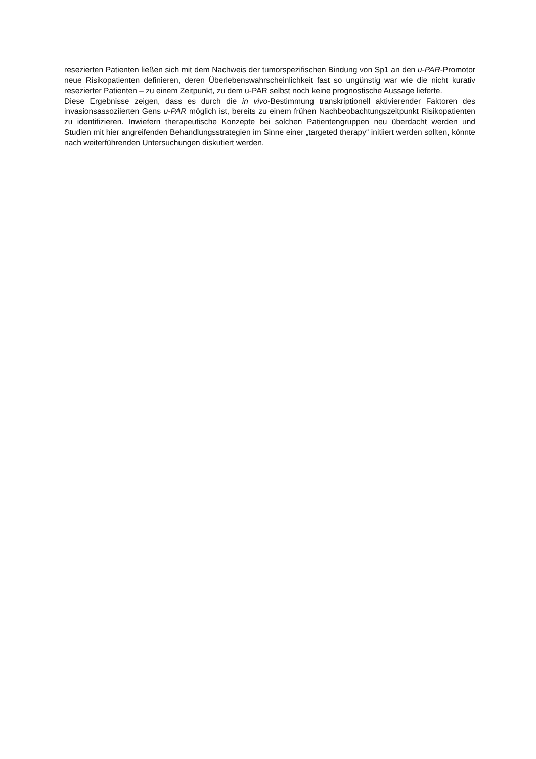resezierten Patienten ließen sich mit dem Nachweis der tumorspezifischen Bindung von Sp1 an den u-PAR-Promotor neue Risikopatienten definieren, deren Überlebenswahrscheinlichkeit fast so ungünstig war wie die nicht kurativ resezierter Patienten – zu einem Zeitpunkt, zu dem u-PAR selbst noch keine prognostische Aussage lieferte.
Diese Ergebnisse zeigen, dass es durch die in vivo-Bestimmung transkriptionell aktivierender Faktoren des invasionsassoziierten Gens u-PAR möglich ist, bereits zu einem frühen Nachbeobachtungszeitpunkt Risikopatienten zu identifizieren. Inwiefern therapeutische Konzepte bei solchen Patientengruppen neu überdacht werden und Studien mit hier angreifenden Behandlungsstrategien im Sinne einer „targeted therapy“ initiiert werden sollten, könnte nach weiterführenden Untersuchungen diskutiert werden.